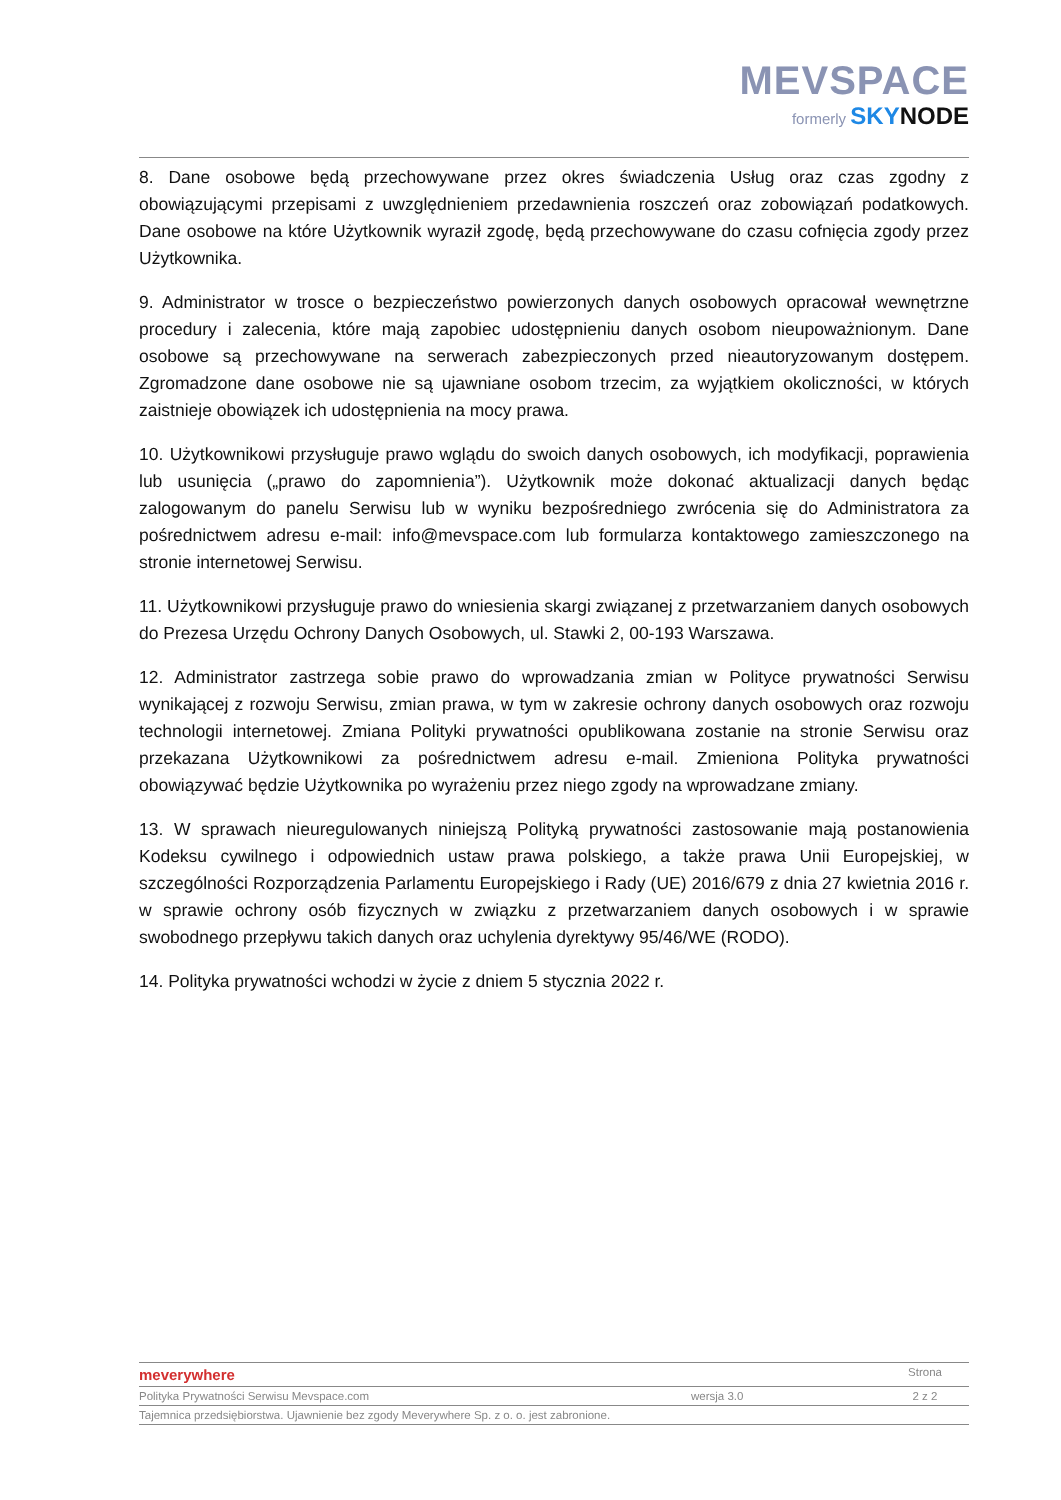MEVSPACE
formerly SKYNODE
8. Dane osobowe będą przechowywane przez okres świadczenia Usług oraz czas zgodny z obowiązującymi przepisami z uwzględnieniem przedawnienia roszczeń oraz zobowiązań podatkowych. Dane osobowe na które Użytkownik wyraził zgodę, będą przechowywane do czasu cofnięcia zgody przez Użytkownika.
9. Administrator w trosce o bezpieczeństwo powierzonych danych osobowych opracował wewnętrzne procedury i zalecenia, które mają zapobiec udostępnieniu danych osobom nieupoważnionym. Dane osobowe są przechowywane na serwerach zabezpieczonych przed nieautoryzowanym dostępem. Zgromadzone dane osobowe nie są ujawniane osobom trzecim, za wyjątkiem okoliczności, w których zaistnieje obowiązek ich udostępnienia na mocy prawa.
10. Użytkownikowi przysługuje prawo wglądu do swoich danych osobowych, ich modyfikacji, poprawienia lub usunięcia („prawo do zapomnienia”). Użytkownik może dokonać aktualizacji danych będąc zalogowanym do panelu Serwisu lub w wyniku bezpośredniego zwrócenia się do Administratora za pośrednictwem adresu e-mail: info@mevspace.com lub formularza kontaktowego zamieszczonego na stronie internetowej Serwisu.
11. Użytkownikowi przysługuje prawo do wniesienia skargi związanej z przetwarzaniem danych osobowych do Prezesa Urzędu Ochrony Danych Osobowych, ul. Stawki 2, 00-193 Warszawa.
12. Administrator zastrzega sobie prawo do wprowadzania zmian w Polityce prywatności Serwisu wynikającej z rozwoju Serwisu, zmian prawa, w tym w zakresie ochrony danych osobowych oraz rozwoju technologii internetowej. Zmiana Polityki prywatności opublikowana zostanie na stronie Serwisu oraz przekazana Użytkownikowi za pośrednictwem adresu e-mail. Zmieniona Polityka prywatności obowiązywać będzie Użytkownika po wyrażeniu przez niego zgody na wprowadzane zmiany.
13. W sprawach nieuregulowanych niniejszą Polityką prywatności zastosowanie mają postanowienia Kodeksu cywilnego i odpowiednich ustaw prawa polskiego, a także prawa Unii Europejskiej, w szczególności Rozporządzenia Parlamentu Europejskiego i Rady (UE) 2016/679 z dnia 27 kwietnia 2016 r. w sprawie ochrony osób fizycznych w związku z przetwarzaniem danych osobowych i w sprawie swobodnego przepływu takich danych oraz uchylenia dyrektywy 95/46/WE (RODO).
14. Polityka prywatności wchodzi w życie z dniem 5 stycznia 2022 r.
meverywhere
Strona
Polityka Prywatności Serwisu Mevspace.com
wersja 3.0 2 z 2
Tajemnica przedsiębiorstwa. Ujawnienie bez zgody Meverywhere Sp. z o. o. jest zabronione.